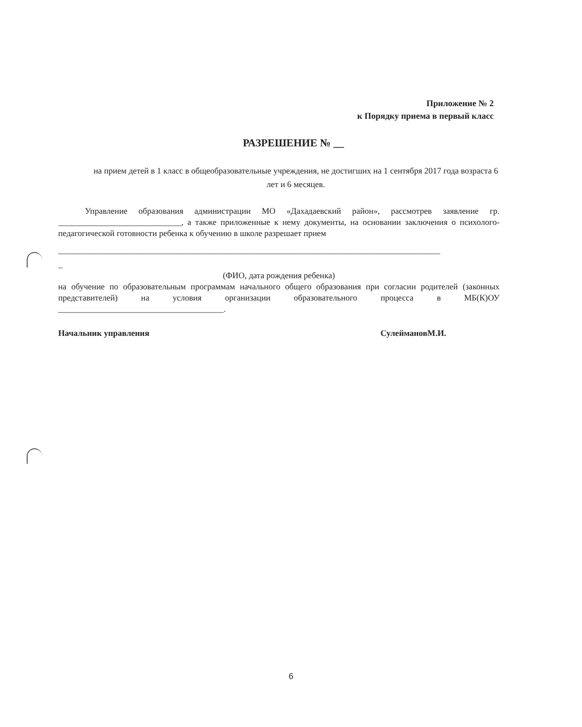Приложение № 2
к Порядку приема в первый класс
РАЗРЕШЕНИЕ № __
на прием детей в 1 класс в общеобразовательные учреждения, не достигших на 1 сентября 2017 года возраста 6 лет и 6 месяцев.
Управление образования администрации МО «Дахадаевский район», рассмотрев заявление гр. _____________________________, а также приложенные к нему документы, на основании заключения о психолого-педагогической готовности ребенка к обучению в школе разрешает прием
__________________________________________________________________________________________
_
(ФИО, дата рождения ребенка)
на обучение по образовательным программам начального общего образования при согласии родителей (законных представителей) на условия организации образовательного процесса в МБ(К)ОУ _______________________________________.
Начальник управления СулеймановМ.И.
6